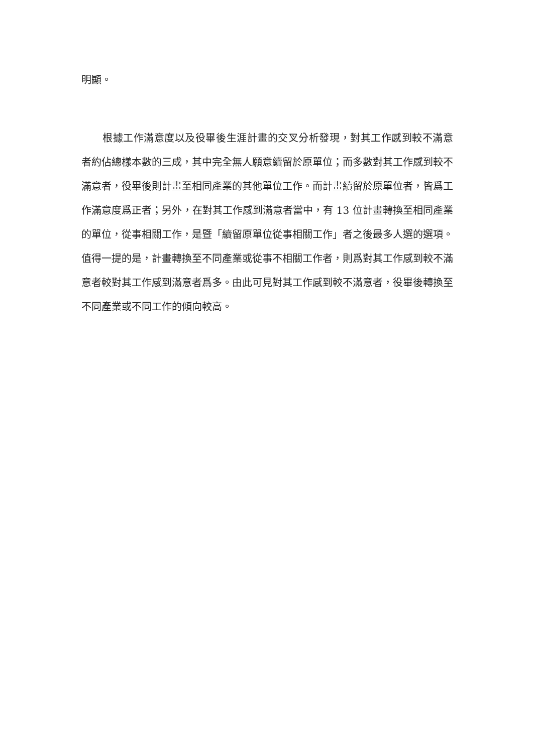明顯。
根據工作滿意度以及役畢後生涯計畫的交叉分析發現，對其工作感到較不滿意者約佔總樣本數的三成，其中完全無人願意續留於原單位；而多數對其工作感到較不滿意者，役畢後則計畫至相同產業的其他單位工作。而計畫續留於原單位者，皆爲工作滿意度爲正者；另外，在對其工作感到滿意者當中，有 13 位計畫轉換至相同產業的單位，從事相關工作，是暨「續留原單位從事相關工作」者之後最多人選的選項。值得一提的是，計畫轉換至不同產業或從事不相關工作者，則爲對其工作感到較不滿意者較對其工作感到滿意者爲多。由此可見對其工作感到較不滿意者，役畢後轉換至不同產業或不同工作的傾向較高。